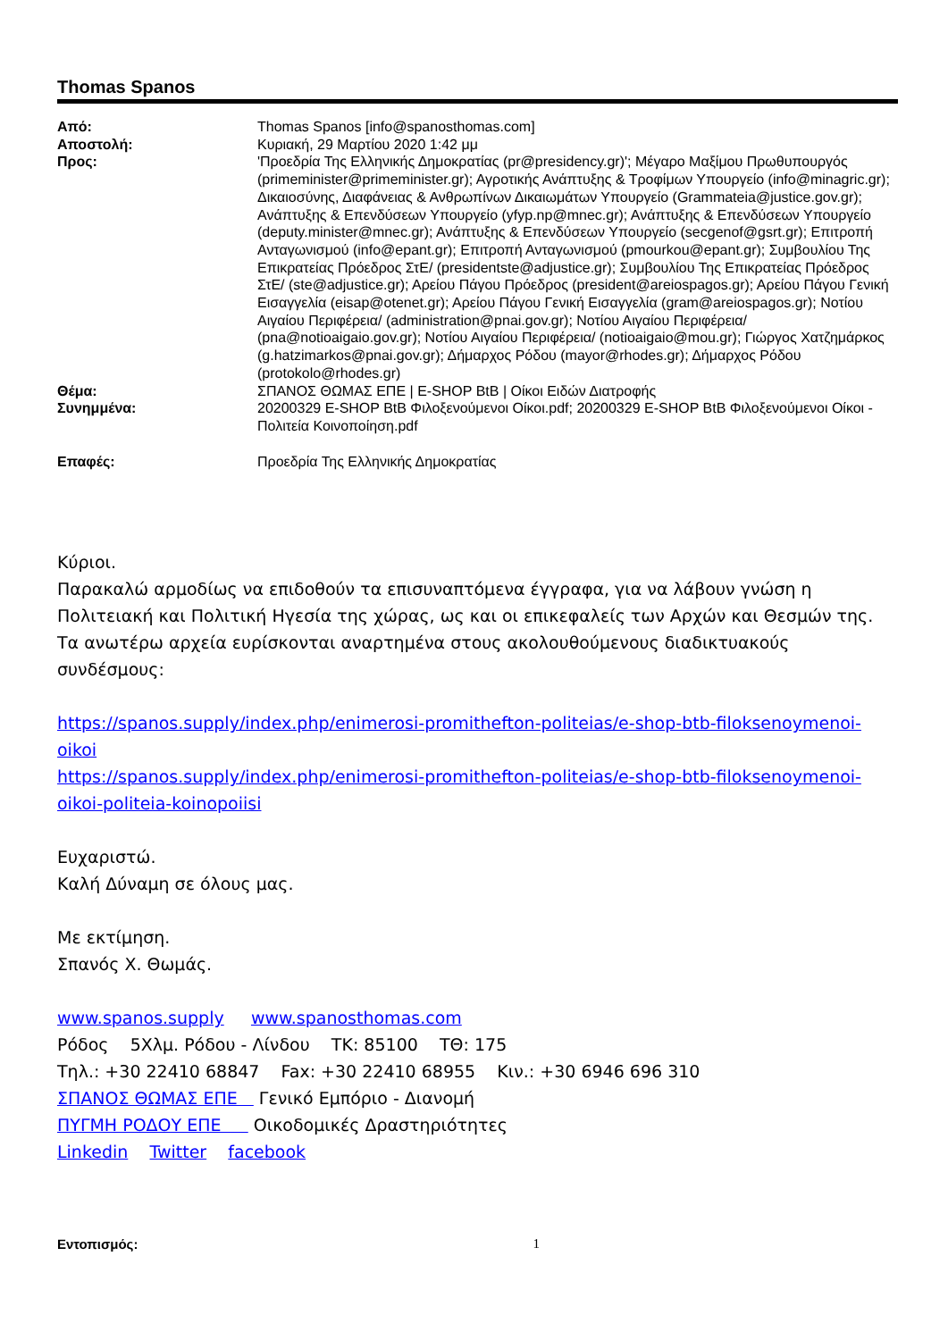Thomas Spanos
Από:
Thomas Spanos [info@spanosthomas.com]
Αποστολή:
Κυριακή, 29 Μαρτίου 2020 1:42 μμ
Προς:
'Προεδρία Της Ελληνικής Δημοκρατίας (pr@presidency.gr)'; Μέγαρο Μαξίμου Πρωθυπουργός (primeminister@primeminister.gr); Αγροτικής Ανάπτυξης & Τροφίμων Υπουργείο (info@minagric.gr); Δικαιοσύνης, Διαφάνειας & Ανθρωπίνων Δικαιωμάτων Υπουργείο (Grammateia@justice.gov.gr); Ανάπτυξης & Επενδύσεων Υπουργείο (yfyp.np@mnec.gr); Ανάπτυξης & Επενδύσεων Υπουργείο (deputy.minister@mnec.gr); Ανάπτυξης & Επενδύσεων Υπουργείο (secgenof@gsrt.gr); Επιτροπή Ανταγωνισμού (info@epant.gr); Επιτροπή Ανταγωνισμού (pmourkou@epant.gr); Συμβουλίου Της Επικρατείας Πρόεδρος ΣτΕ/ (presidentste@adjustice.gr); Συμβουλίου Της Επικρατείας Πρόεδρος ΣτΕ/ (ste@adjustice.gr); Αρείου Πάγου Πρόεδρος (president@areiospagos.gr); Αρείου Πάγου Γενική Εισαγγελία (eisap@otenet.gr); Αρείου Πάγου Γενική Εισαγγελία (gram@areiospagos.gr); Νοτίου Αιγαίου Περιφέρεια/ (administration@pnai.gov.gr); Νοτίου Αιγαίου Περιφέρεια/ (pna@notioaigaio.gov.gr); Νοτίου Αιγαίου Περιφέρεια/ (notioaigaio@mou.gr); Γιώργος Χατζημάρκος (g.hatzimarkos@pnai.gov.gr); Δήμαρχος Ρόδου (mayor@rhodes.gr); Δήμαρχος Ρόδου (protokolo@rhodes.gr)
Θέμα:
ΣΠΑΝΟΣ ΘΩΜΑΣ ΕΠΕ | E-SHOP BtB | Οίκοι Ειδών Διατροφής
Συνημμένα:
20200329 E-SHOP BtB Φιλοξενούμενοι Οίκοι.pdf; 20200329 E-SHOP BtB Φιλοξενούμενοι Οίκοι - Πολιτεία Κοινοποίηση.pdf
Επαφές:
Προεδρία Της Ελληνικής Δημοκρατίας
Κύριοι.
Παρακαλώ αρμοδίως να επιδοθούν τα επισυναπτόμενα έγγραφα, για να λάβουν γνώση η Πολιτειακή και Πολιτική Ηγεσία της χώρας, ως και οι επικεφαλείς των Αρχών και Θεσμών της.
Τα ανωτέρω αρχεία ευρίσκονται αναρτημένα στους ακολουθούμενους διαδικτυακούς συνδέσμους:
https://spanos.supply/index.php/enimerosi-promithefton-politeias/e-shop-btb-filoksenoymenoi-oikoi
https://spanos.supply/index.php/enimerosi-promithefton-politeias/e-shop-btb-filoksenoymenoi-oikoi-politeia-koinopoiisi
Ευχαριστώ.
Καλή Δύναμη σε όλους μας.
Με εκτίμηση.
Σπανός Χ. Θωμάς.
www.spanos.supply www.spanosthomas.com
Ρόδος 5Χλμ. Ρόδου - Λίνδου ΤΚ: 85100 ΤΘ: 175
Τηλ.: +30 22410 68847 Fax: +30 22410 68955 Κιν.: +30 6946 696 310
ΣΠΑΝΟΣ ΘΩΜΑΣ ΕΠΕ Γενικό Εμπόριο - Διανομή
ΠΥΓΜΗ ΡΟΔΟΥ ΕΠΕ Οικοδομικές Δραστηριότητες
Linkedin Twitter facebook
Εντοπισμός: 1